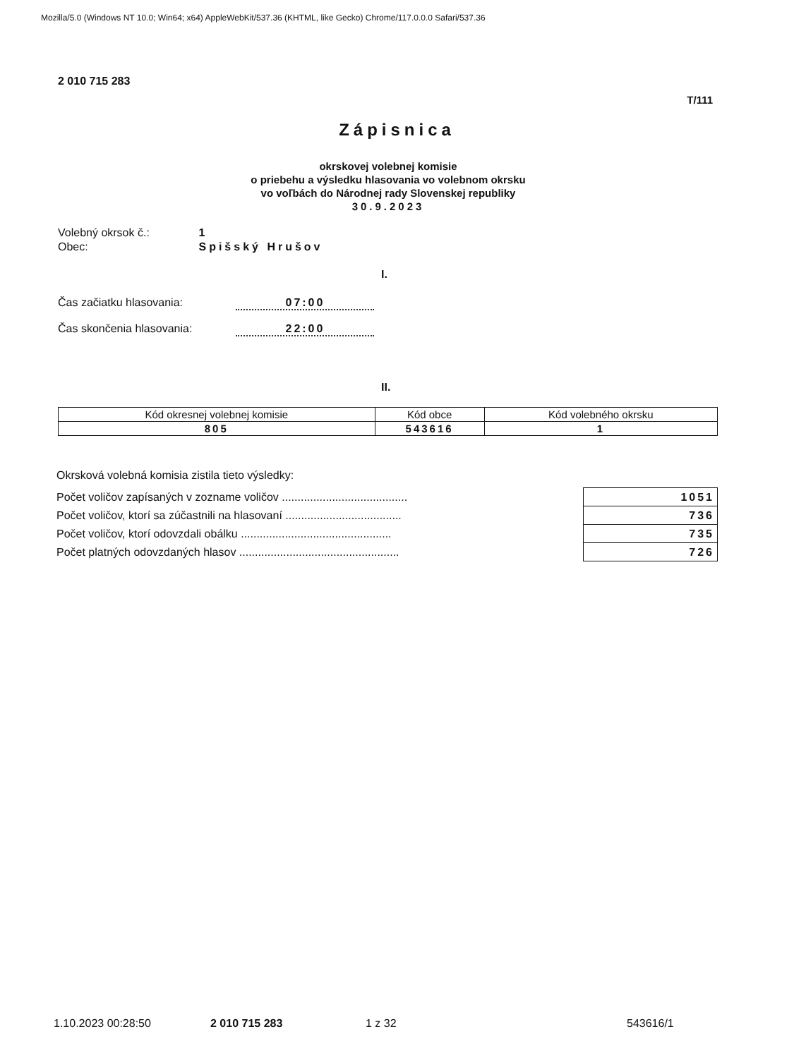Mozilla/5.0 (Windows NT 10.0; Win64; x64) AppleWebKit/537.36 (KHTML, like Gecko) Chrome/117.0.0.0 Safari/537.36
2 010 715 283
T/111
Zápisnica
okrskovej volebnej komisie
o priebehu a výsledku hlasovania vo volebnom okrsku
vo voľbách do Národnej rady Slovenskej republiky
30.9.2023
Volebný okrsok č.: 1
Obec: Spišský Hrušov
I.
Čas začiatku hlasovania: 07:00
Čas skončenia hlasovania: 22:00
II.
| Kód okresnej volebnej komisie | Kód obce | Kód volebného okrsku |
| --- | --- | --- |
| 805 | 543616 | 1 |
Okrsková volebná komisia zistila tieto výsledky:
| Počet voličov zapísaných v zozname voličov ........................................ | 1051 |
| Počet voličov, ktorí sa zúčastnili na hlasovaní ..................................... | 736 |
| Počet voličov, ktorí odovzdali obálku ................................................ | 735 |
| Počet platných odovzdaných hlasov ................................................... | 726 |
1.10.2023 00:28:50 2 010 715 283 1 z 32 543616/1